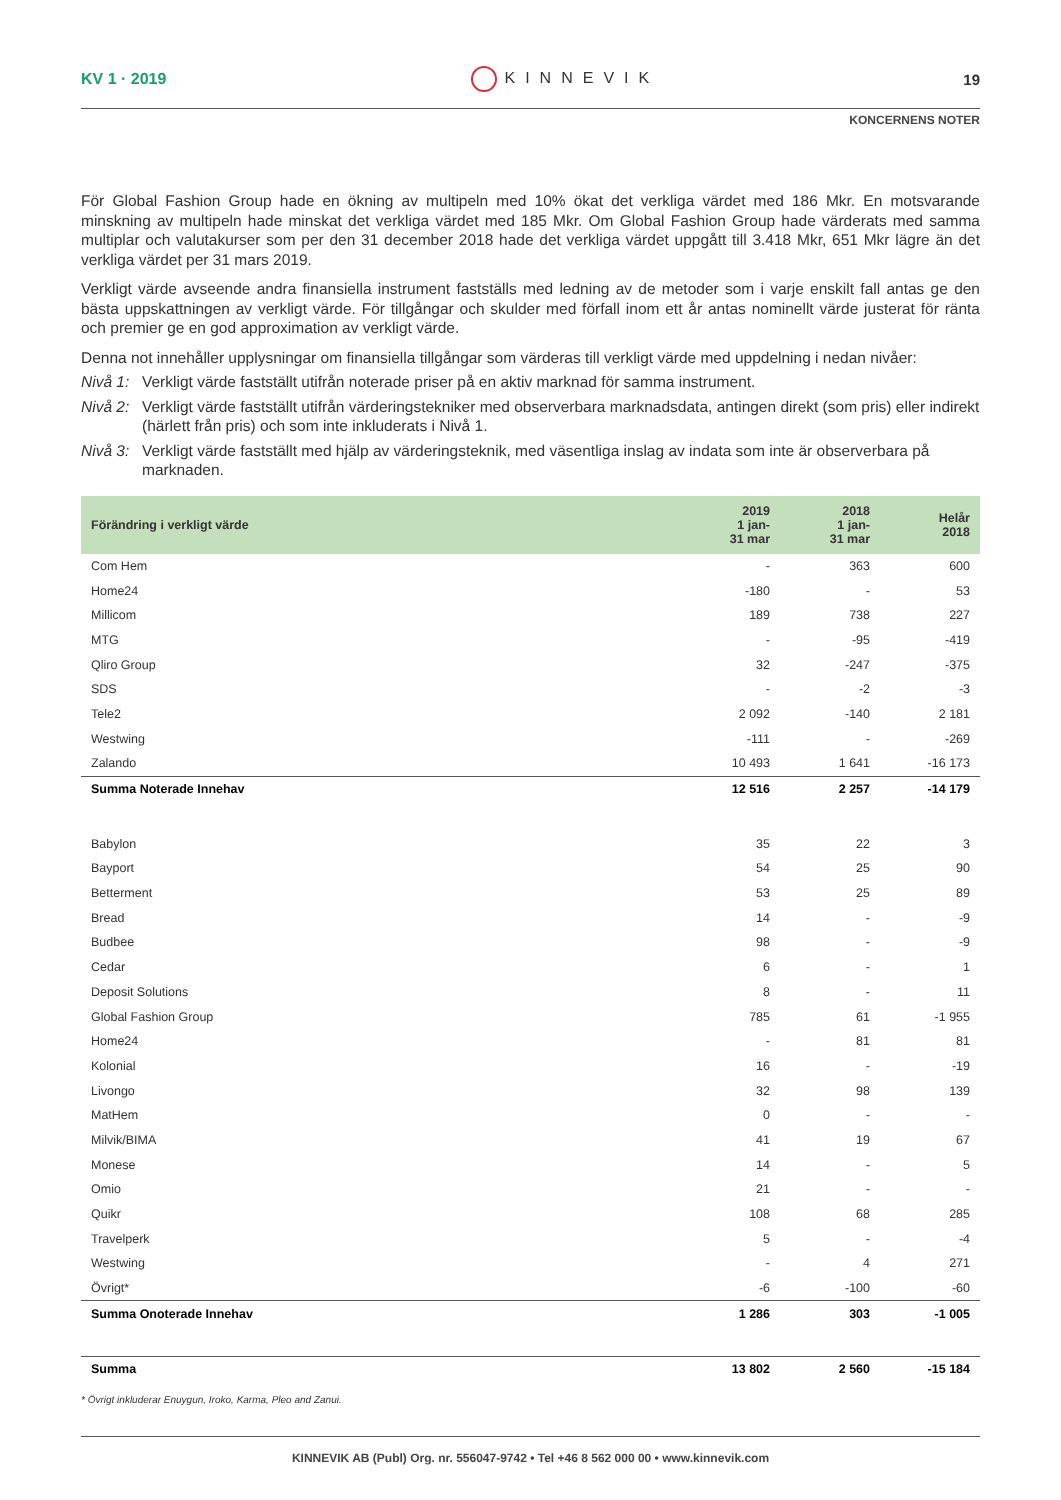KV 1 · 2019 KINNEVIK 19
KONCERNENS NOTER
För Global Fashion Group hade en ökning av multipeln med 10% ökat det verkliga värdet med 186 Mkr. En motsvarande minskning av multipeln hade minskat det verkliga värdet med 185 Mkr. Om Global Fashion Group hade värderats med samma multiplar och valutakurser som per den 31 december 2018 hade det verkliga värdet uppgått till 3.418 Mkr, 651 Mkr lägre än det verkliga värdet per 31 mars 2019.
Verkligt värde avseende andra finansiella instrument fastställs med ledning av de metoder som i varje enskilt fall antas ge den bästa uppskattningen av verkligt värde. För tillgångar och skulder med förfall inom ett år antas nominellt värde justerat för ränta och premier ge en god approximation av verkligt värde.
Denna not innehåller upplysningar om finansiella tillgångar som värderas till verkligt värde med uppdelning i nedan nivåer:
Nivå 1:
Verkligt värde fastställt utifrån noterade priser på en aktiv marknad för samma instrument.
Nivå 2:
Verkligt värde fastställt utifrån värderingstekniker med observerbara marknadsdata, antingen direkt (som pris) eller indirekt (härlett från pris) och som inte inkluderats i Nivå 1.
Nivå 3:
Verkligt värde fastställt med hjälp av värderingsteknik, med väsentliga inslag av indata som inte är observerbara på marknaden.
| Förändring i verkligt värde | 2019 1 jan- 31 mar | 2018 1 jan- 31 mar | Helår 2018 |
| --- | --- | --- | --- |
| Com Hem | - | 363 | 600 |
| Home24 | -180 | - | 53 |
| Millicom | 189 | 738 | 227 |
| MTG | - | -95 | -419 |
| Qliro Group | 32 | -247 | -375 |
| SDS | - | -2 | -3 |
| Tele2 | 2 092 | -140 | 2 181 |
| Westwing | -111 | - | -269 |
| Zalando | 10 493 | 1 641 | -16 173 |
| Summa Noterade Innehav | 12 516 | 2 257 | -14 179 |
| Babylon | 35 | 22 | 3 |
| Bayport | 54 | 25 | 90 |
| Betterment | 53 | 25 | 89 |
| Bread | 14 | - | -9 |
| Budbee | 98 | - | -9 |
| Cedar | 6 | - | 1 |
| Deposit Solutions | 8 | - | 11 |
| Global Fashion Group | 785 | 61 | -1 955 |
| Home24 | - | 81 | 81 |
| Kolonial | 16 | - | -19 |
| Livongo | 32 | 98 | 139 |
| MatHem | 0 | - | - |
| Milvik/BIMA | 41 | 19 | 67 |
| Monese | 14 | - | 5 |
| Omio | 21 | - | - |
| Quikr | 108 | 68 | 285 |
| Travelperk | 5 | - | -4 |
| Westwing | - | 4 | 271 |
| Övrigt* | -6 | -100 | -60 |
| Summa Onoterade Innehav | 1 286 | 303 | -1 005 |
| Summa | 13 802 | 2 560 | -15 184 |
* Övrigt inkluderar Enuygun, Iroko, Karma, Pleo and Zanui.
KINNEVIK AB (Publ) Org. nr. 556047-9742 • Tel +46 8 562 000 00 • www.kinnevik.com